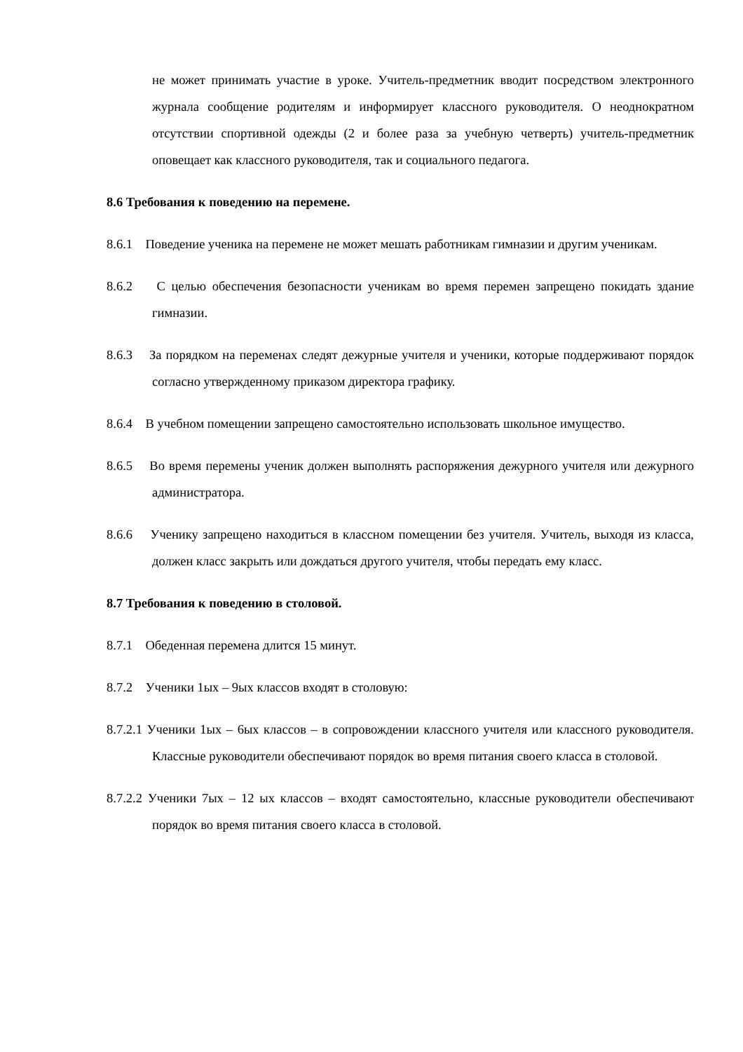не может принимать участие в уроке. Учитель-предметник вводит посредством электронного журнала сообщение родителям и информирует классного руководителя. О неоднократном отсутствии спортивной одежды (2 и более раза за учебную четверть) учитель-предметник оповещает как классного руководителя, так и социального педагога.
8.6 Требования к поведению на перемене.
8.6.1 Поведение ученика на перемене не может мешать работникам гимназии и другим ученикам.
8.6.2 С целью обеспечения безопасности ученикам во время перемен запрещено покидать здание гимназии.
8.6.3 За порядком на переменах следят дежурные учителя и ученики, которые поддерживают порядок согласно утвержденному приказом директора графику.
8.6.4 В учебном помещении запрещено самостоятельно использовать школьное имущество.
8.6.5 Во время перемены ученик должен выполнять распоряжения дежурного учителя или дежурного администратора.
8.6.6 Ученику запрещено находиться в классном помещении без учителя. Учитель, выходя из класса, должен класс закрыть или дождаться другого учителя, чтобы передать ему класс.
8.7 Требования к поведению в столовой.
8.7.1 Обеденная перемена длится 15 минут.
8.7.2 Ученики 1ых – 9ых классов входят в столовую:
8.7.2.1 Ученики 1ых – 6ых классов – в сопровождении классного учителя или классного руководителя. Классные руководители обеспечивают порядок во время питания своего класса в столовой.
8.7.2.2 Ученики 7ых – 12 ых классов – входят самостоятельно, классные руководители обеспечивают порядок во время питания своего класса в столовой.